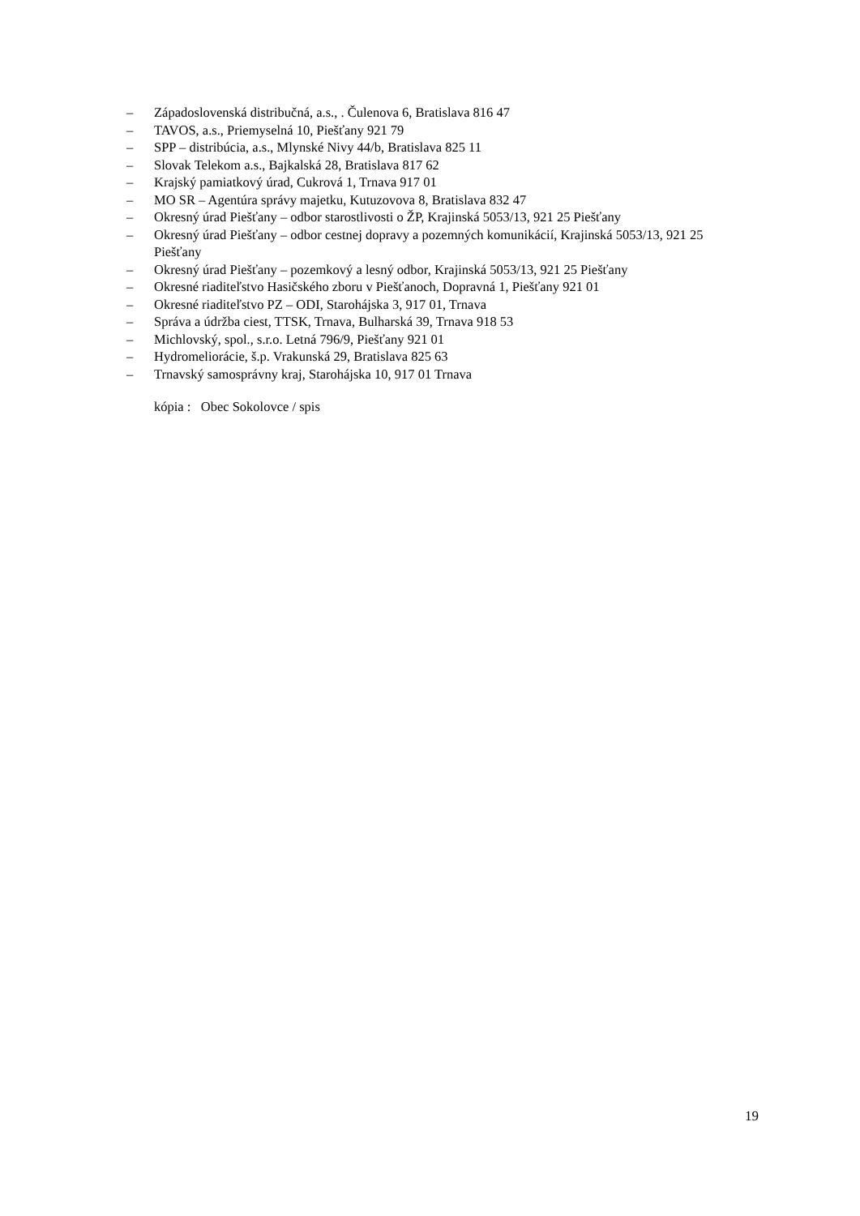– Západoslovenská distribučná, a.s., . Čulenova 6, Bratislava 816 47
– TAVOS, a.s., Priemyselná 10, Piešťany 921 79
– SPP – distribúcia, a.s., Mlynské Nivy 44/b, Bratislava 825 11
– Slovak Telekom a.s., Bajkalská 28, Bratislava 817 62
– Krajský pamiatkový úrad, Cukrová 1, Trnava 917 01
– MO SR – Agentúra správy majetku, Kutuzovova 8, Bratislava 832 47
– Okresný úrad Piešťany – odbor starostlivosti o ŽP, Krajinská 5053/13, 921 25 Piešťany
– Okresný úrad Piešťany – odbor cestnej dopravy a pozemných komunikácií, Krajinská 5053/13, 921 25 Piešťany
– Okresný úrad Piešťany – pozemkový a lesný odbor, Krajinská 5053/13, 921 25 Piešťany
– Okresné riaditeľstvo Hasičského zboru v Piešťanoch, Dopravná 1, Piešťany 921 01
– Okresné riaditeľstvo PZ – ODI, Starohájska 3, 917 01, Trnava
– Správa a údržba ciest, TTSK, Trnava, Bulharská 39, Trnava 918 53
– Michlovský, spol., s.r.o. Letná 796/9, Piešťany 921 01
– Hydromeliorácie, š.p. Vrakunská 29, Bratislava 825 63
– Trnavský samosprávny kraj, Starohájska 10, 917 01 Trnava
kópia : Obec Sokolovce / spis
19